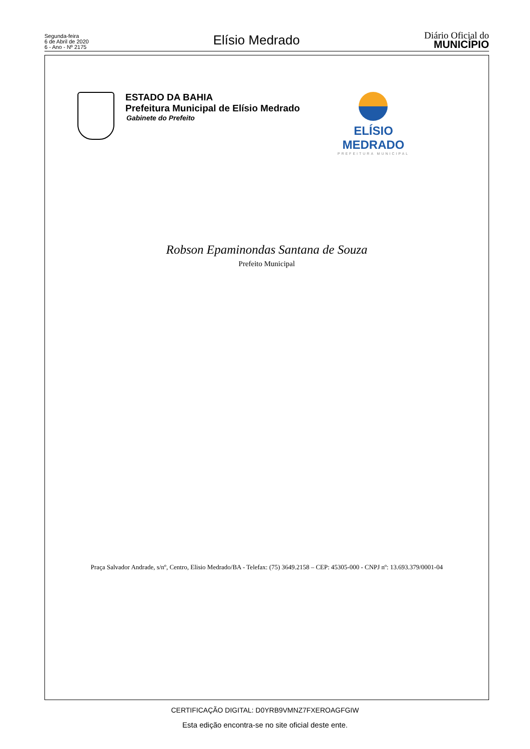Segunda-feira
6 de Abril de 2020
6 - Ano - Nº 2175
Elísio Medrado
Diário Oficial do
MUNICÍPIO
ESTADO DA BAHIA
Prefeitura Municipal de Elísio Medrado
Gabinete do Prefeito
ELÍSIO MEDRADO
PREFEITURA MUNICIPAL
Robson Epaminondas Santana de Souza
Prefeito Municipal
Praça Salvador Andrade, s/nº, Centro, Elisio Medrado/BA - Telefax: (75) 3649.2158 – CEP: 45305-000 - CNPJ nº: 13.693.379/0001-04
CERTIFICAÇÃO DIGITAL: D0YRB9VMNZ7FXEROAGFGIW
Esta edição encontra-se no site oficial deste ente.